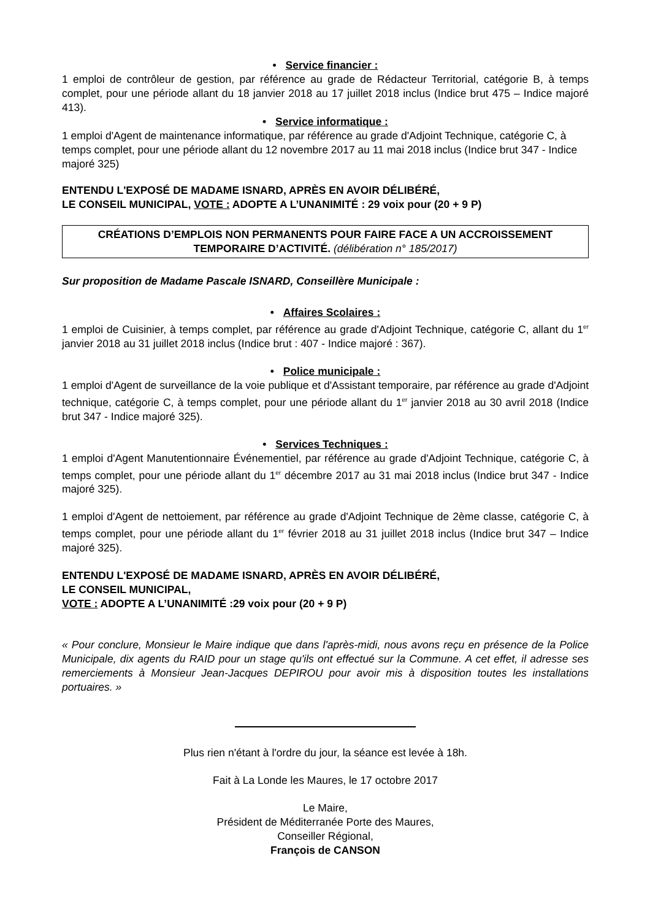• Service financier :
1 emploi de contrôleur de gestion, par référence au grade de Rédacteur Territorial, catégorie B, à temps complet, pour une période allant du 18 janvier 2018 au 17 juillet 2018 inclus (Indice brut 475 – Indice majoré 413).
• Service informatique :
1 emploi d'Agent de maintenance informatique, par référence au grade d'Adjoint Technique, catégorie C, à temps complet, pour une période allant du 12 novembre 2017 au 11 mai 2018 inclus (Indice brut 347 - Indice majoré 325)
ENTENDU L'EXPOSÉ DE MADAME ISNARD, APRÈS EN AVOIR DÉLIBÉRÉ,
LE CONSEIL MUNICIPAL, VOTE : ADOPTE A L’UNANIMITÉ : 29 voix pour (20 + 9 P)
CRÉATIONS D’EMPLOIS NON PERMANENTS POUR FAIRE FACE A UN ACCROISSEMENT TEMPORAIRE D’ACTIVITÉ. (délibération n° 185/2017)
Sur proposition de Madame Pascale ISNARD, Conseillère Municipale :
• Affaires Scolaires :
1 emploi de Cuisinier, à temps complet, par référence au grade d'Adjoint Technique, catégorie C, allant du 1<sup>er</sup> janvier 2018 au 31 juillet 2018 inclus (Indice brut : 407 - Indice majoré : 367).
• Police municipale :
1 emploi d'Agent de surveillance de la voie publique et d'Assistant temporaire, par référence au grade d'Adjoint technique, catégorie C, à temps complet, pour une période allant du 1<sup>er</sup> janvier 2018 au 30 avril 2018 (Indice brut 347 - Indice majoré 325).
• Services Techniques :
1 emploi d'Agent Manutentionnaire Événementiel, par référence au grade d'Adjoint Technique, catégorie C, à temps complet, pour une période allant du 1<sup>er</sup> décembre 2017 au 31 mai 2018 inclus (Indice brut 347 - Indice majoré 325).
1 emploi d'Agent de nettoiement, par référence au grade d'Adjoint Technique de 2ème classe, catégorie C, à temps complet, pour une période allant du 1<sup>er</sup> février 2018 au 31 juillet 2018 inclus (Indice brut 347 – Indice majoré 325).
ENTENDU L'EXPOSÉ DE MADAME ISNARD, APRÈS EN AVOIR DÉLIBÉRÉ,
LE CONSEIL MUNICIPAL,
VOTE : ADOPTE A L’UNANIMITÉ :29 voix pour (20 + 9 P)
« Pour conclure, Monsieur le Maire indique que dans l'après-midi, nous avons reçu en présence de la Police Municipale, dix agents du RAID pour un stage qu'ils ont effectué sur la Commune. A cet effet, il adresse ses remerciements à Monsieur Jean-Jacques DEPIROU pour avoir mis à disposition toutes les installations portuaires. »
Plus rien n'étant à l'ordre du jour, la séance est levée à 18h.
Fait à La Londe les Maures, le 17 octobre 2017
Le Maire,
Président de Méditerranée Porte des Maures,
Conseiller Régional,
François de CANSON